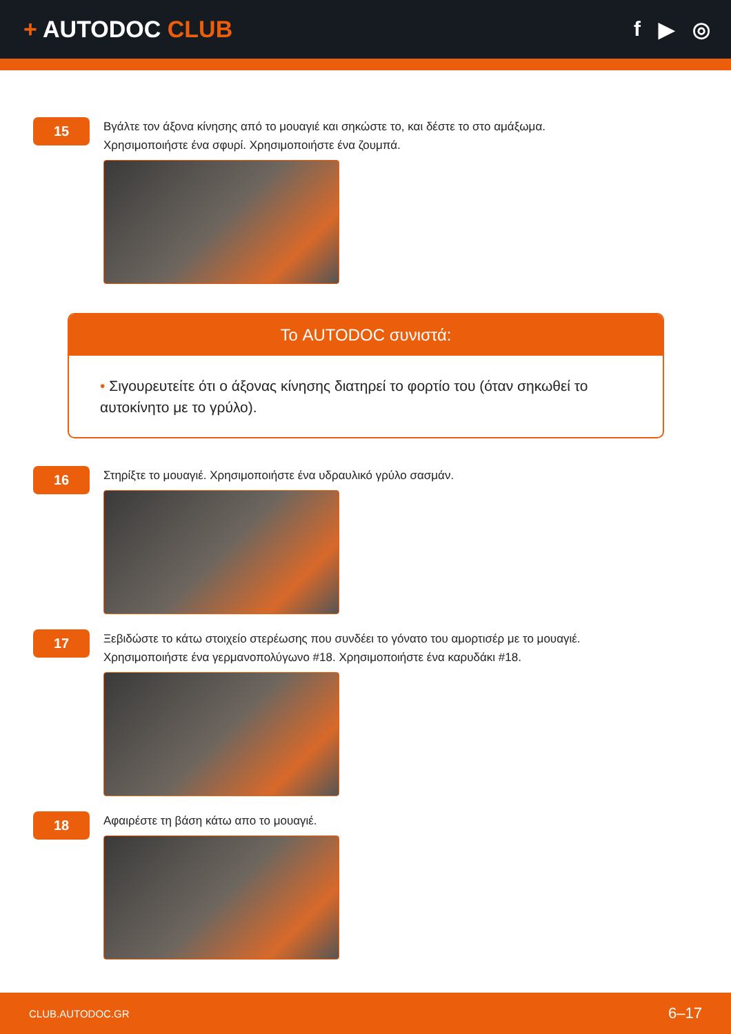+ AUTODOC CLUB f ▶ ◎
15
Βγάλτε τον άξονα κίνησης από το μουαγιέ και σηκώστε το, και δέστε το στο αμάξωμα.
Χρησιμοποιήστε ένα σφυρί. Χρησιμοποιήστε ένα ζουμπά.
Το AUTODOC συνιστά:
• Σιγουρευτείτε ότι ο άξονας κίνησης διατηρεί το φορτίο του (όταν σηκωθεί το αυτοκίνητο με το γρύλο).
16
Στηρίξτε το μουαγιέ. Χρησιμοποιήστε ένα υδραυλικό γρύλο σασμάν.
17
Ξεβιδώστε το κάτω στοιχείο στερέωσης που συνδέει το γόνατο του αμορτισέρ με το μουαγιέ.
Χρησιμοποιήστε ένα γερμανοπολύγωνο #18. Χρησιμοποιήστε ένα καρυδάκι #18.
18
Αφαιρέστε τη βάση κάτω απο το μουαγιέ.
CLUB.AUTODOC.GR 6–17